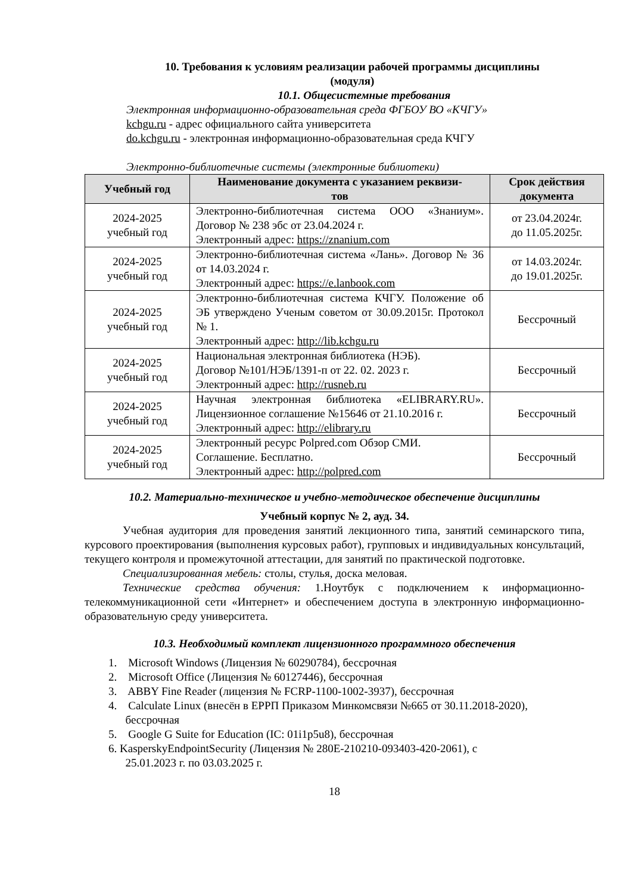10. Требования к условиям реализации рабочей программы дисциплины
(модуля)
10.1. Общесистемные требования
Электронная информационно-образовательная среда ФГБОУ ВО «КЧГУ»
kchgu.ru - адрес официального сайта университета
do.kchgu.ru - электронная информационно-образовательная среда КЧГУ
Электронно-библиотечные системы (электронные библиотеки)
| Учебный год | Наименование документа с указанием реквизи- тов | Срок действия документа |
| --- | --- | --- |
| 2024-2025 учебный год | Электронно-библиотечная система ООО «Знаниум». Договор № 238 эбс от 23.04.2024 г. Электронный адрес: https://znanium.com | от 23.04.2024г. до 11.05.2025г. |
| 2024-2025 учебный год | Электронно-библиотечная система «Лань». Договор № 36 от 14.03.2024 г. Электронный адрес: https://e.lanbook.com | от 14.03.2024г. до 19.01.2025г. |
| 2024-2025 учебный год | Электронно-библиотечная система КЧГУ. Положение об ЭБ утверждено Ученым советом от 30.09.2015г. Протокол № 1. Электронный адрес: http://lib.kchgu.ru | Бессрочный |
| 2024-2025 учебный год | Национальная электронная библиотека (НЭБ). Договор №101/НЭБ/1391-п от 22. 02. 2023 г. Электронный адрес: http://rusneb.ru | Бессрочный |
| 2024-2025 учебный год | Научная электронная библиотека «ELIBRARY.RU». Лицензионное соглашение №15646 от 21.10.2016 г. Электронный адрес: http://elibrary.ru | Бессрочный |
| 2024-2025 учебный год | Электронный ресурс Polpred.com Обзор СМИ. Соглашение. Бесплатно. Электронный адрес: http://polpred.com | Бессрочный |
10.2. Материально-техническое и учебно-методическое обеспечение дисциплины
Учебный корпус № 2, ауд. 34.
Учебная аудитория для проведения занятий лекционного типа, занятий семинарского типа, курсового проектирования (выполнения курсовых работ), групповых и индивидуальных консультаций, текущего контроля и промежуточной аттестации, для занятий по практической подготовке.
Специализированная мебель: столы, стулья, доска меловая.
Технические средства обучения: 1.Ноутбук с подключением к информационно-телекоммуникационной сети «Интернет» и обеспечением доступа в электронную информационно-образовательную среду университета.
10.3. Необходимый комплект лицензионного программного обеспечения
1. Microsoft Windows (Лицензия № 60290784), бессрочная
2. Microsoft Office (Лицензия № 60127446), бессрочная
3. ABBY Fine Reader (лицензия № FCRP-1100-1002-3937), бессрочная
4. Calculate Linux (внесён в ЕРРП Приказом Минкомсвязи №665 от 30.11.2018-2020),
бессрочная
5. Google G Suite for Education (IC: 01i1p5u8), бессрочная
6. KasperskyEndpointSecurity (Лицензия № 280E-210210-093403-420-2061), с
25.01.2023 г. по 03.03.2025 г.
18